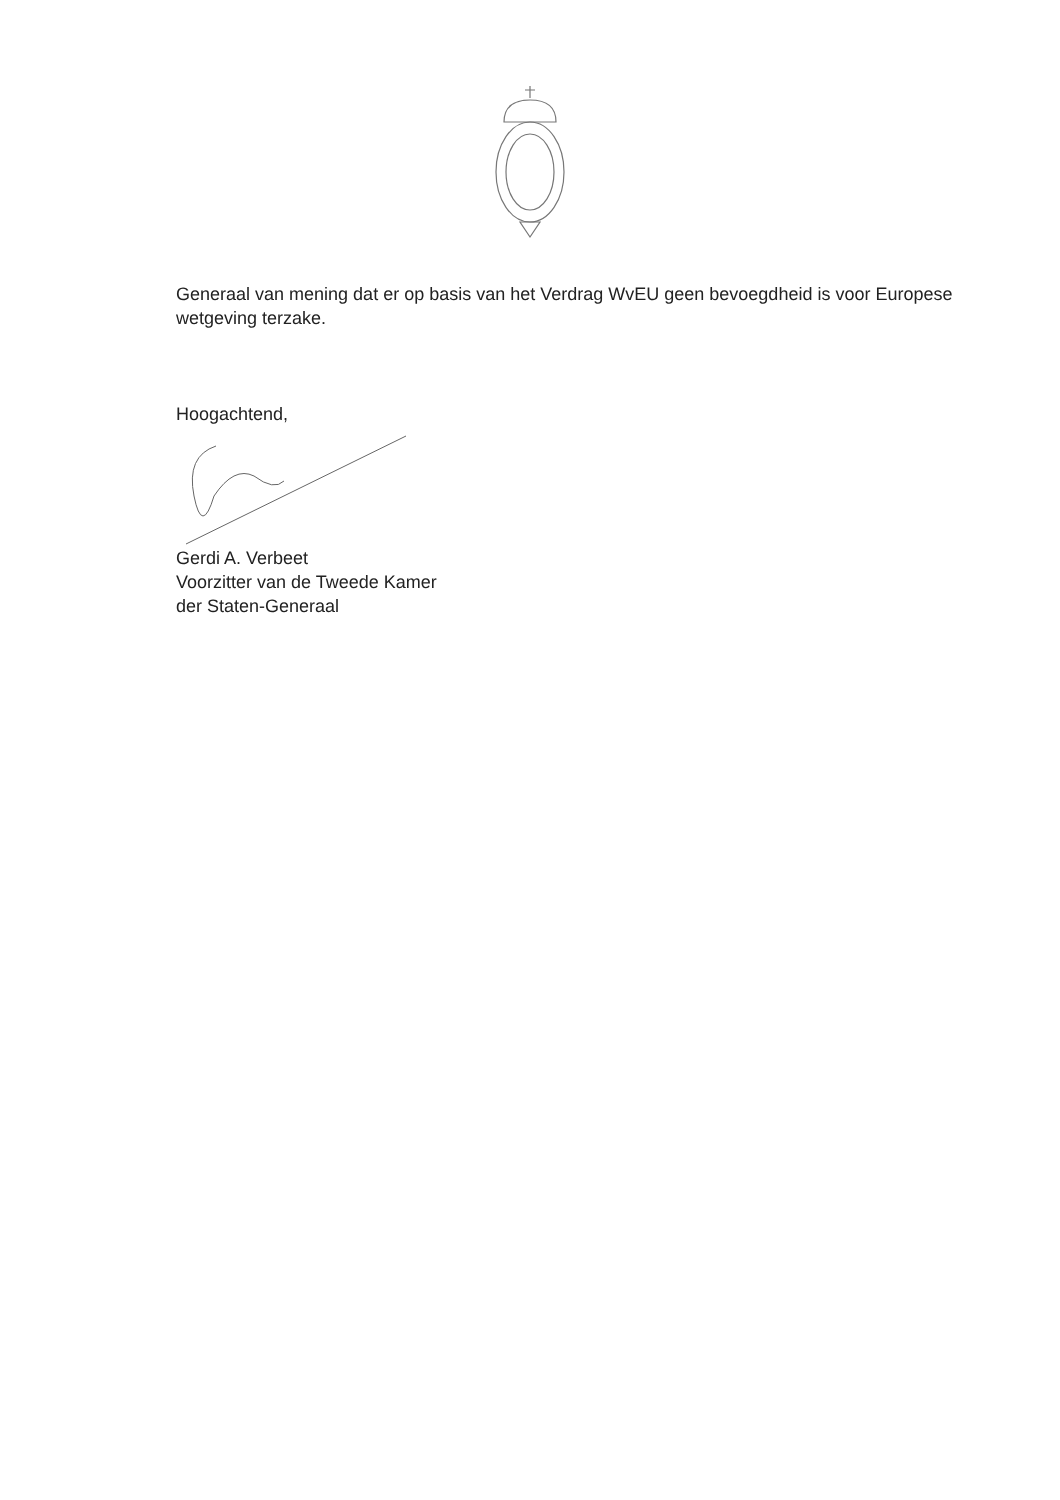Generaal van mening dat er op basis van het Verdrag WvEU geen bevoegdheid is voor Europese wetgeving terzake.
Hoogachtend,
Gerdi A. Verbeet
Voorzitter van de Tweede Kamer
der Staten-Generaal